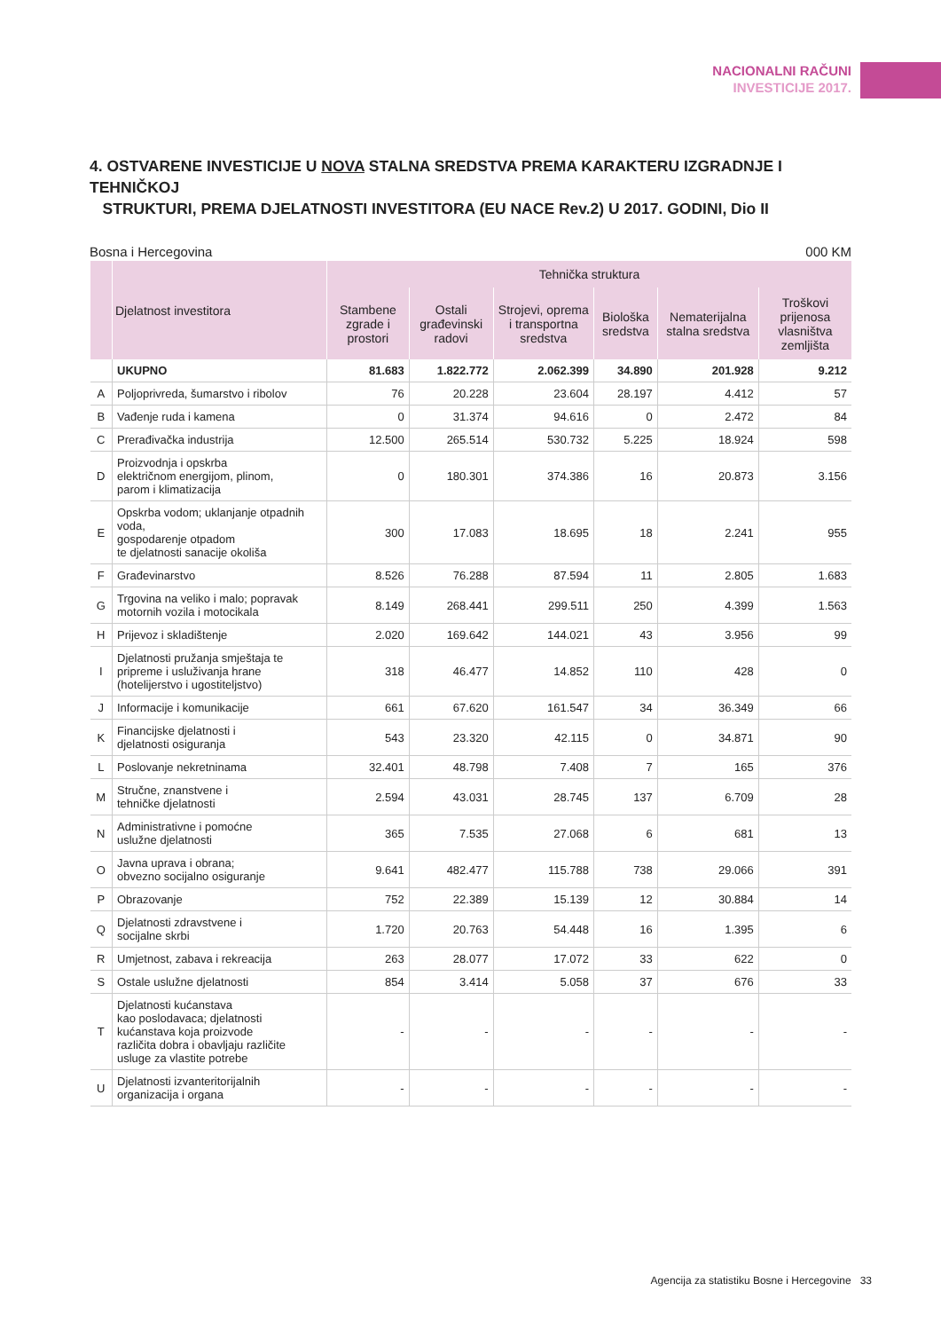NACIONALNI RAČUNI
INVESTICIJE 2017.
4. OSTVARENE INVESTICIJE U NOVA STALNA SREDSTVA PREMA KARAKTERU IZGRADNJE I TEHNIČKOJ
STRUKTURI, PREMA DJELATNOSTI INVESTITORA (EU NACE Rev.2) U 2017. GODINI, Dio II
Bosna i Hercegovina 000 KM
| | Djelatnost investitora | Tehnička struktura | | | | | |
| --- | --- | --- | --- | --- | --- | --- | --- |
| | | Stambene zgrade i prostori | Ostali građevinski radovi | Strojevi, oprema i transportna sredstva | Biološka sredstva | Nematerijalna stalna sredstva | Troškovi prijenosa vlasništva zemljišta |
| | UKUPNO | 81.683 | 1.822.772 | 2.062.399 | 34.890 | 201.928 | 9.212 |
| A | Poljoprivreda, šumarstvo i ribolov | 76 | 20.228 | 23.604 | 28.197 | 4.412 | 57 |
| B | Vađenje ruda i kamena | 0 | 31.374 | 94.616 | 0 | 2.472 | 84 |
| C | Prerađivačka industrija | 12.500 | 265.514 | 530.732 | 5.225 | 18.924 | 598 |
| D | Proizvodnja i opskrba električnom energijom, plinom, parom i klimatizacija | 0 | 180.301 | 374.386 | 16 | 20.873 | 3.156 |
| E | Opskrba vodom; uklanjanje otpadnih voda, gospodarenje otpadom te djelatnosti sanacije okoliša | 300 | 17.083 | 18.695 | 18 | 2.241 | 955 |
| F | Građevinarstvo | 8.526 | 76.288 | 87.594 | 11 | 2.805 | 1.683 |
| G | Trgovina na veliko i malo; popravak motornih vozila i motocikala | 8.149 | 268.441 | 299.511 | 250 | 4.399 | 1.563 |
| H | Prijevoz i skladištenje | 2.020 | 169.642 | 144.021 | 43 | 3.956 | 99 |
| I | Djelatnosti pružanja smještaja te pripreme i usluživanja hrane (hotelijerstvo i ugostiteljstvo) | 318 | 46.477 | 14.852 | 110 | 428 | 0 |
| J | Informacije i komunikacije | 661 | 67.620 | 161.547 | 34 | 36.349 | 66 |
| K | Financijske djelatnosti i djelatnosti osiguranja | 543 | 23.320 | 42.115 | 0 | 34.871 | 90 |
| L | Poslovanje nekretninama | 32.401 | 48.798 | 7.408 | 7 | 165 | 376 |
| M | Stručne, znanstvene i tehničke djelatnosti | 2.594 | 43.031 | 28.745 | 137 | 6.709 | 28 |
| N | Administrativne i pomoćne uslužne djelatnosti | 365 | 7.535 | 27.068 | 6 | 681 | 13 |
| O | Javna uprava i obrana; obvezno socijalno osiguranje | 9.641 | 482.477 | 115.788 | 738 | 29.066 | 391 |
| P | Obrazovanje | 752 | 22.389 | 15.139 | 12 | 30.884 | 14 |
| Q | Djelatnosti zdravstvene i socijalne skrbi | 1.720 | 20.763 | 54.448 | 16 | 1.395 | 6 |
| R | Umjetnost, zabava i rekreacija | 263 | 28.077 | 17.072 | 33 | 622 | 0 |
| S | Ostale uslužne djelatnosti | 854 | 3.414 | 5.058 | 37 | 676 | 33 |
| T | Djelatnosti kućanstava kao poslodavaca; djelatnosti kućanstava koja proizvode različita dobra i obavljaju različite usluge za vlastite potrebe | - | - | - | - | - | - |
| U | Djelatnosti izvanteritorijalnih organizacija i organa | - | - | - | - | - | - |
Agencija za statistiku Bosne i Hercegovine 33